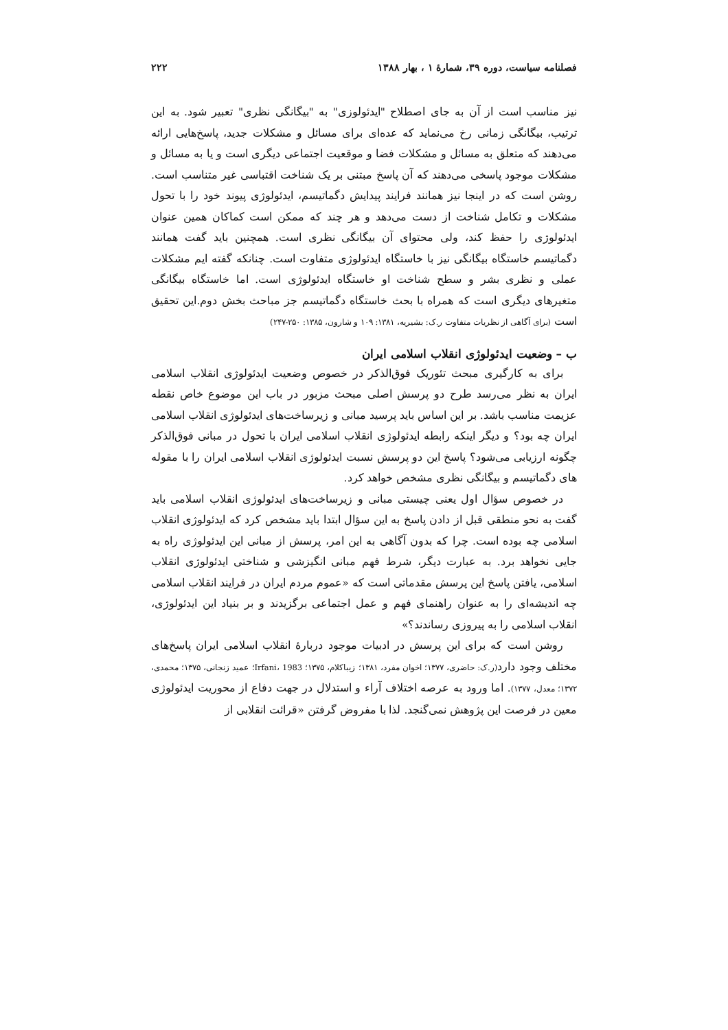فصلنامه سیاست، دوره ۳۹، شمارهٔ ۱ ، بهار ۱۳۸۸ ۲۲۲
نیز مناسب است از آن به جای اصطلاح "ایدئولوزی" به "بیگانگی نظری" تعبیر شود. به این ترتیب، بیگانگی زمانی رخ می‌نماید که عده‌ای برای مسائل و مشکلات جدید، پاسخ‌هایی ارائه می‌دهند که متعلق به مسائل و مشکلات فضا و موقعیت اجتماعی دیگری است و یا به مسائل و مشکلات موجود پاسخی می‌دهند که آن پاسخ مبتنی بر یک شناخت اقتباسی غیر متناسب است. روشن است که در اینجا نیز همانند فرایند پیدایش دگماتیسم، ایدئولوژی پیوند خود را با تحول مشکلات و تکامل شناخت از دست می‌دهد و هر چند که ممکن است کماکان همین عنوان ایدئولوژی را حفظ کند، ولی محتوای آن بیگانگی نظری است. همچنین باید گفت همانند دگماتیسم خاستگاه بیگانگی نیز با خاستگاه ایدئولوژی متفاوت است. چنانکه گفته ایم مشکلات عملی و نظری بشر و سطح شناخت او خاستگاه ایدئولوژی است. اما خاستگاه بیگانگی متغیرهای دیگری است که همراه با بحث خاستگاه دگماتیسم جز مباحث بخش دوم.این تحقیق است (برای آگاهی از نظریات متفاوت ر.ک: بشیریه، ۱۳۸۱: ۱۰۹ و شارون، ۱۳۸۵: ۲۵۰-۲۴۷)
ب – وضعیت ایدئولوژی انقلاب اسلامی ایران
برای به کارگیری مبحث تئوریک فوق‌الذکر در خصوص وضعیت ایدئولوژی انقلاب اسلامی ایران به نظر می‌رسد طرح دو پرسش اصلی مبحث مزبور در باب این موضوع خاص نقطه عزیمت مناسب باشد. بر این اساس باید پرسید مبانی و زیرساخت‌های ایدئولوژی انقلاب اسلامی ایران چه بود؟ و دیگر اینکه رابطه ایدئولوژی انقلاب اسلامی ایران با تحول در مبانی فوق‌الذکر چگونه ارزیابی می‌شود؟ پاسخ این دو پرسش نسبت ایدئولوژی انقلاب اسلامی ایران را با مقوله های دگماتیسم و بیگانگی نظری مشخص خواهد کرد.
در خصوص سؤال اول یعنی چیستی مبانی و زیرساخت‌های ایدئولوژی انقلاب اسلامی باید گفت به نحو منطقی قبل از دادن پاسخ به این سؤال ابتدا باید مشخص کرد که ایدئولوژی انقلاب اسلامی چه بوده است. چرا که بدون آگاهی به این امر، پرسش از مبانی این ایدئولوژی راه به جایی نخواهد برد. به عبارت دیگر، شرط فهم مبانی انگیزشی و شناختی ایدئولوژی انقلاب اسلامی، یافتن پاسخ این پرسش مقدماتی است که «عموم مردم ایران در فرایند انقلاب اسلامی چه اندیشه‌ای را به عنوان راهنمای فهم و عمل اجتماعی برگزیدند و بر بنیاد این ایدئولوژی، انقلاب اسلامی را به پیروزی رساندند؟»
روشن است که برای این پرسش در ادبیات موجود دربارهٔ انقلاب اسلامی ایران پاسخ‌های مختلف وجود دارد(ر.ک: حاضری، ۱۳۷۷؛ اخوان مفرد، ۱۳۸۱؛ زیباکلام، ۱۳۷۵؛ Irfani، 1983؛ عمید زنجانی، ۱۳۷۵؛ محمدی، ۱۳۷۲؛ معدل، ۱۳۷۷). اما ورود به عرصه اختلاف آراء و استدلال در جهت دفاع از محوریت ایدئولوژی معین در فرصت این پژوهش نمی‌گنجد. لذا با مفروض گرفتن «قرائت انقلابی از